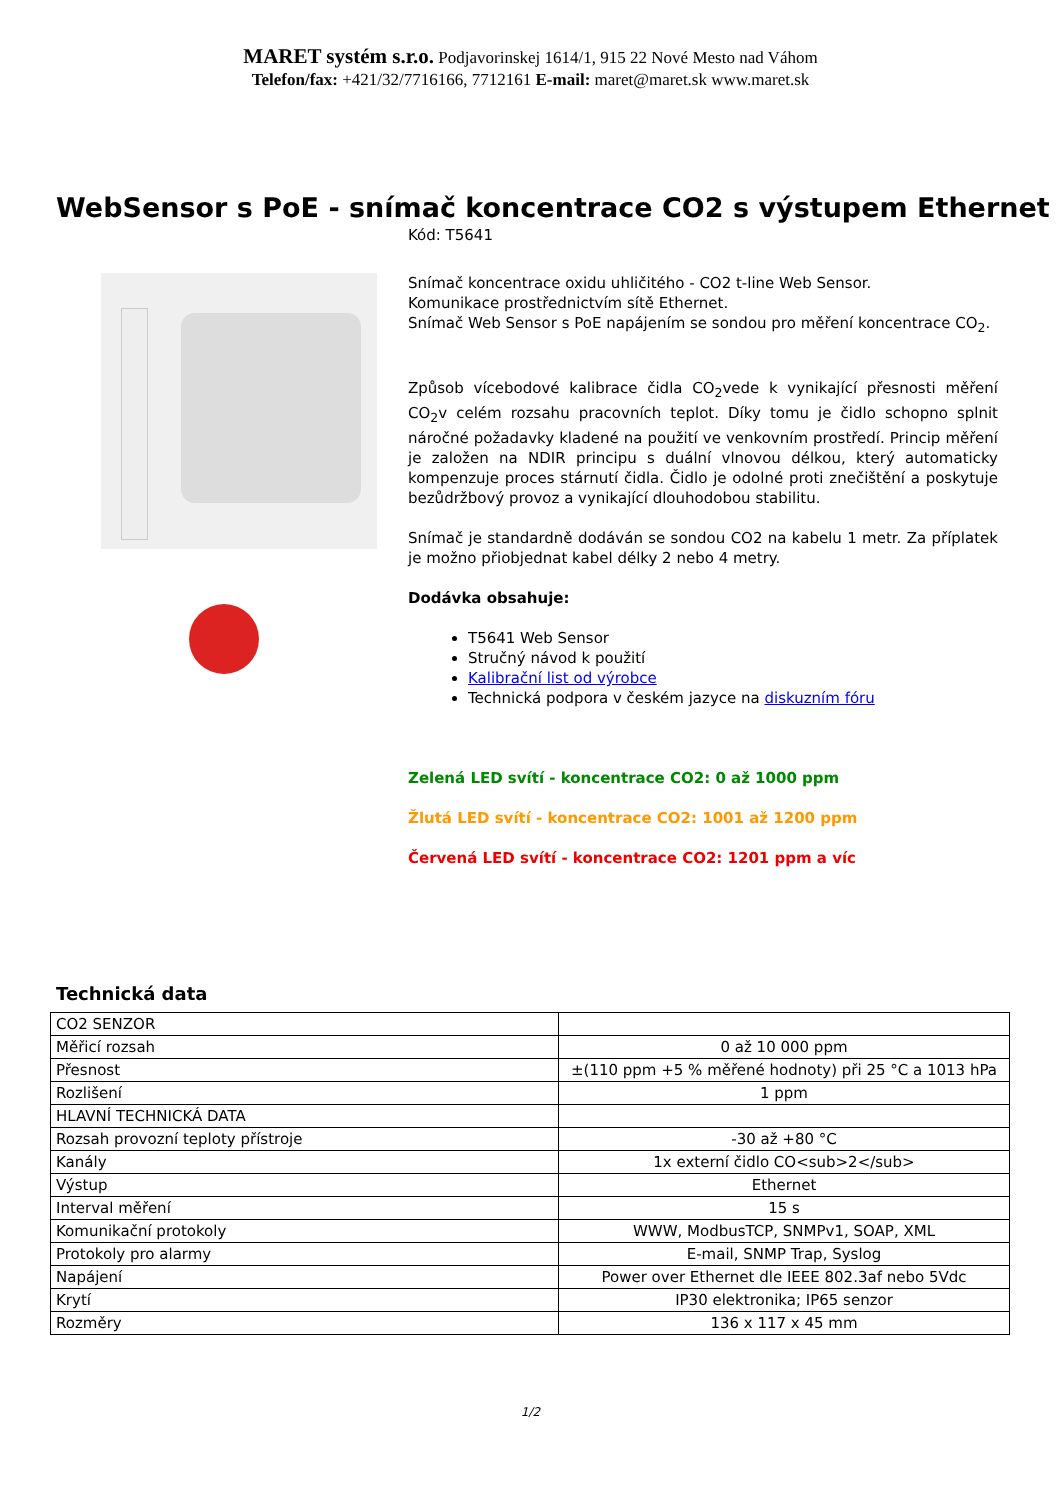MARET systém s.r.o. Podjavorinskej 1614/1, 915 22 Nové Mesto nad Váhom
Telefon/fax: +421/32/7716166, 7712161 E-mail: maret@maret.sk www.maret.sk
WebSensor s PoE - snímač koncentrace CO2 s výstupem Ethernet
Kód: T5641
Snímač koncentrace oxidu uhličitého - CO2 t-line Web Sensor.
Komunikace prostřednictvím sítě Ethernet.
Snímač Web Sensor s PoE napájením se sondou pro měření koncentrace CO<sub>2</sub>.
Způsob vícebodové kalibrace čidla CO<sub>2</sub>vede k vynikající přesnosti měření CO<sub>2</sub>v celém rozsahu pracovních teplot. Díky tomu je čidlo schopno splnit náročné požadavky kladené na použití ve venkovním prostředí. Princip měření je založen na NDIR principu s duální vlnovou délkou, který automaticky kompenzuje proces stárnutí čidla. Čidlo je odolné proti znečištění a poskytuje bezůdržbový provoz a vynikající dlouhodobou stabilitu.
Snímač je standardně dodáván se sondou CO2 na kabelu 1 metr. Za příplatek je možno přiobjednat kabel délky 2 nebo 4 metry.
Dodávka obsahuje:
T5641 Web Sensor
Stručný návod k použití
Kalibrační list od výrobce
Technická podpora v českém jazyce na diskuzním fóru
Zelená LED svítí - koncentrace CO2: 0 až 1000 ppm
Žlutá LED svítí - koncentrace CO2: 1001 až 1200 ppm
Červená LED svítí - koncentrace CO2: 1201 ppm a víc
Technická data
| CO2 SENZOR | |
| Měřicí rozsah | 0 až 10 000 ppm |
| Přesnost | ±(110 ppm +5 % měřené hodnoty) při 25 °C a 1013 hPa |
| Rozlišení | 1 ppm |
| HLAVNÍ TECHNICKÁ DATA | |
| Rozsah provozní teploty přístroje | -30 až +80 °C |
| Kanály | 1x externí čidlo CO<sub>2</sub> |
| Výstup | Ethernet |
| Interval měření | 15 s |
| Komunikační protokoly | WWW, ModbusTCP, SNMPv1, SOAP, XML |
| Protokoly pro alarmy | E-mail, SNMP Trap, Syslog |
| Napájení | Power over Ethernet dle IEEE 802.3af nebo 5Vdc |
| Krytí | IP30 elektronika; IP65 senzor |
| Rozměry | 136 x 117 x 45 mm |
1/2